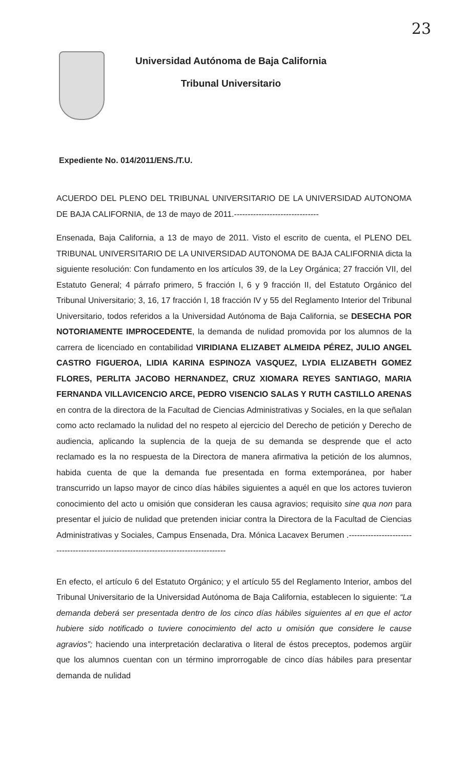23
Universidad Autónoma de Baja California
Tribunal Universitario
Expediente No. 014/2011/ENS./T.U.
ACUERDO DEL PLENO DEL TRIBUNAL UNIVERSITARIO DE LA UNIVERSIDAD AUTONOMA DE BAJA CALIFORNIA, de 13 de mayo de 2011.-------------------------------
Ensenada, Baja California, a 13 de mayo de 2011. Visto el escrito de cuenta, el PLENO DEL TRIBUNAL UNIVERSITARIO DE LA UNIVERSIDAD AUTONOMA DE BAJA CALIFORNIA dicta la siguiente resolución: Con fundamento en los artículos 39, de la Ley Orgánica; 27 fracción VII, del Estatuto General; 4 párrafo primero, 5 fracción I, 6 y 9 fracción II, del Estatuto Orgánico del Tribunal Universitario; 3, 16, 17 fracción I, 18 fracción IV y 55 del Reglamento Interior del Tribunal Universitario, todos referidos a la Universidad Autónoma de Baja California, se DESECHA POR NOTORIAMENTE IMPROCEDENTE, la demanda de nulidad promovida por los alumnos de la carrera de licenciado en contabilidad VIRIDIANA ELIZABET ALMEIDA PÉREZ, JULIO ANGEL CASTRO FIGUEROA, LIDIA KARINA ESPINOZA VASQUEZ, LYDIA ELIZABETH GOMEZ FLORES, PERLITA JACOBO HERNANDEZ, CRUZ XIOMARA REYES SANTIAGO, MARIA FERNANDA VILLAVICENCIO ARCE, PEDRO VISENCIO SALAS Y RUTH CASTILLO ARENAS en contra de la directora de la Facultad de Ciencias Administrativas y Sociales, en la que señalan como acto reclamado la nulidad del no respeto al ejercicio del Derecho de petición y Derecho de audiencia, aplicando la suplencia de la queja de su demanda se desprende que el acto reclamado es la no respuesta de la Directora de manera afirmativa la petición de los alumnos, habida cuenta de que la demanda fue presentada en forma extemporánea, por haber transcurrido un lapso mayor de cinco días hábiles siguientes a aquél en que los actores tuvieron conocimiento del acto u omisión que consideran les causa agravios; requisito sine qua non para presentar el juicio de nulidad que pretenden iniciar contra la Directora de la Facultad de Ciencias Administrativas y Sociales, Campus Ensenada, Dra. Mónica Lacavex Berumen .-------------------------------------------------------------------------------------
En efecto, el artículo 6 del Estatuto Orgánico; y el artículo 55 del Reglamento Interior, ambos del Tribunal Universitario de la Universidad Autónoma de Baja California, establecen lo siguiente: “La demanda deberá ser presentada dentro de los cinco días hábiles siguientes al en que el actor hubiere sido notificado o tuviere conocimiento del acto u omisión que considere le cause agravios”; haciendo una interpretación declarativa o literal de éstos preceptos, podemos argüir que los alumnos cuentan con un término improrrogable de cinco días hábiles para presentar demanda de nulidad